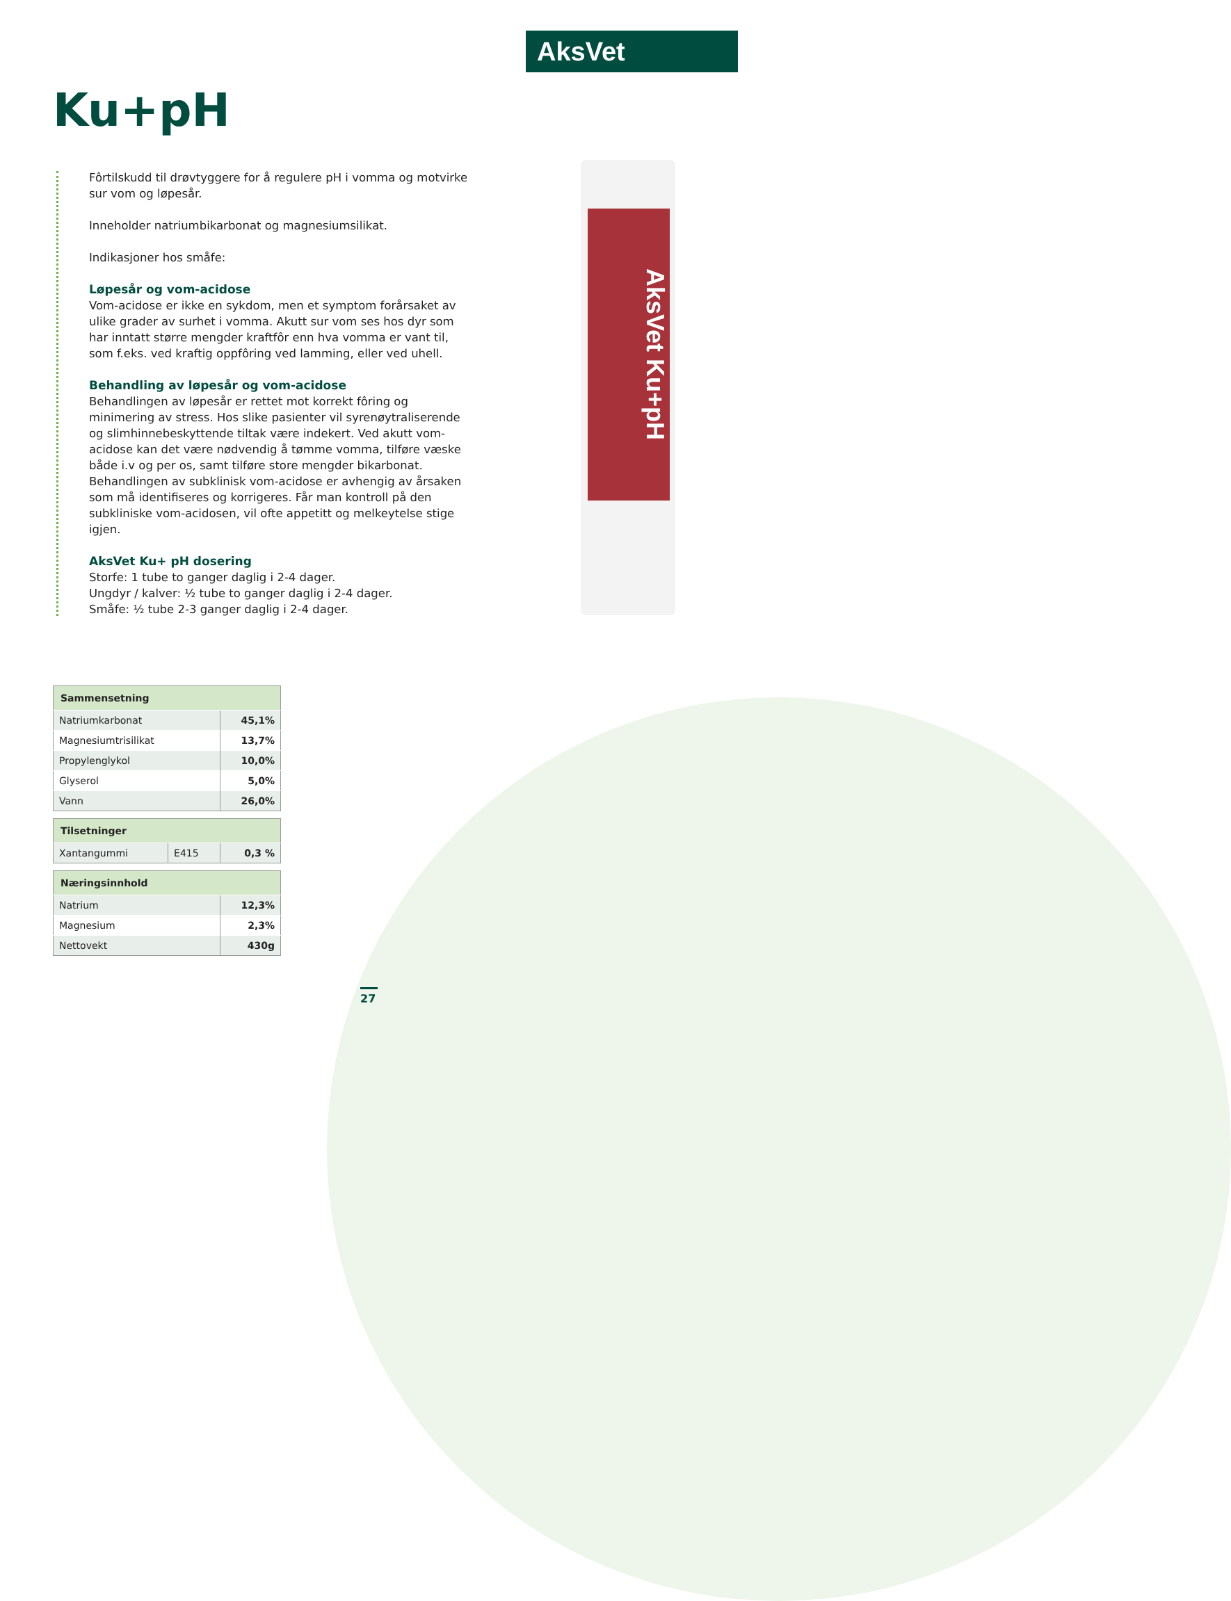AksVet
Ku+pH
Fôrtilskudd til drøvtyggere for å regulere pH i vomma og motvirke sur vom og løpesår.
Inneholder natriumbikarbonat og magnesiumsilikat.
Indikasjoner hos småfe:
Løpesår og vom-acidose
Vom-acidose er ikke en sykdom, men et symptom forårsaket av ulike grader av surhet i vomma. Akutt sur vom ses hos dyr som har inntatt større mengder kraftfôr enn hva vomma er vant til, som f.eks. ved kraftig oppfôring ved lamming, eller ved uhell.
Behandling av løpesår og vom-acidose
Behandlingen av løpesår er rettet mot korrekt fôring og minimering av stress. Hos slike pasienter vil syrenøytraliserende og slimhinnebeskyttende tiltak være indekert. Ved akutt vom-acidose kan det være nødvendig å tømme vomma, tilføre væske både i.v og per os, samt tilføre store mengder bikarbonat. Behandlingen av subklinisk vom-acidose er avhengig av årsaken som må identifiseres og korrigeres. Får man kontroll på den subkliniske vom-acidosen, vil ofte appetitt og melkeytelse stige igjen.
AksVet Ku+ pH dosering
Storfe: 1 tube to ganger daglig i 2-4 dager.
Ungdyr / kalver: ½ tube to ganger daglig i 2-4 dager.
Småfe: ½ tube 2-3 ganger daglig i 2-4 dager.
AksVet Ku+pH
| Sammensetning | |
| --- | --- |
| Natriumkarbonat | 45,1% |
| Magnesiumtrisilikat | 13,7% |
| Propylenglykol | 10,0% |
| Glyserol | 5,0% |
| Vann | 26,0% |
| Tilsetninger | | |
| --- | --- | --- |
| Xantangummi | E415 | 0,3 % |
| Næringsinnhold | |
| --- | --- |
| Natrium | 12,3% |
| Magnesium | 2,3% |
| Nettovekt | 430g |
27